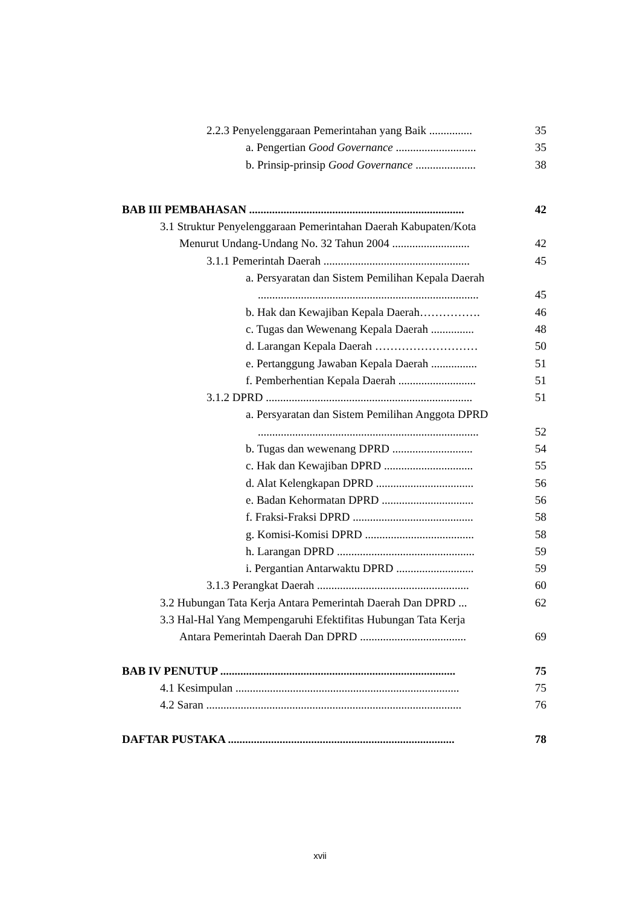2.2.3 Penyelenggaraan Pemerintahan yang Baik ............... 35
a. Pengertian Good Governance ............................ 35
b. Prinsip-prinsip Good Governance ..................... 38
BAB III PEMBAHASAN ........................................................................... 42
3.1 Struktur Penyelenggaraan Pemerintahan Daerah Kabupaten/Kota
Menurut Undang-Undang No. 32 Tahun 2004 ........................... 42
3.1.1 Pemerintah Daerah ................................................... 45
a. Persyaratan dan Sistem Pemilihan Kepala Daerah
............................................................................. 45
b. Hak dan Kewajiban Kepala Daerah……………. 46
c. Tugas dan Wewenang Kepala Daerah ............... 48
d. Larangan Kepala Daerah ……………………… 50
e. Pertanggung Jawaban Kepala Daerah ................ 51
f. Pemberhentian Kepala Daerah ........................... 51
3.1.2 DPRD ........................................................................ 51
a. Persyaratan dan Sistem Pemilihan Anggota DPRD
............................................................................. 52
b. Tugas dan wewenang DPRD ............................ 54
c. Hak dan Kewajiban DPRD ............................... 55
d. Alat Kelengkapan DPRD .................................. 56
e. Badan Kehormatan DPRD ................................ 56
f. Fraksi-Fraksi DPRD .......................................... 58
g. Komisi-Komisi DPRD ...................................... 58
h. Larangan DPRD ................................................ 59
i. Pergantian Antarwaktu DPRD ........................... 59
3.1.3 Perangkat Daerah ..................................................... 60
3.2 Hubungan Tata Kerja Antara Pemerintah Daerah Dan DPRD ... 62
3.3 Hal-Hal Yang Mempengaruhi Efektifitas Hubungan Tata Kerja
Antara Pemerintah Daerah Dan DPRD ..................................... 69
BAB IV PENUTUP .................................................................................. 75
4.1 Kesimpulan .............................................................................. 75
4.2 Saran ......................................................................................... 76
DAFTAR PUSTAKA ............................................................................... 78
xvii